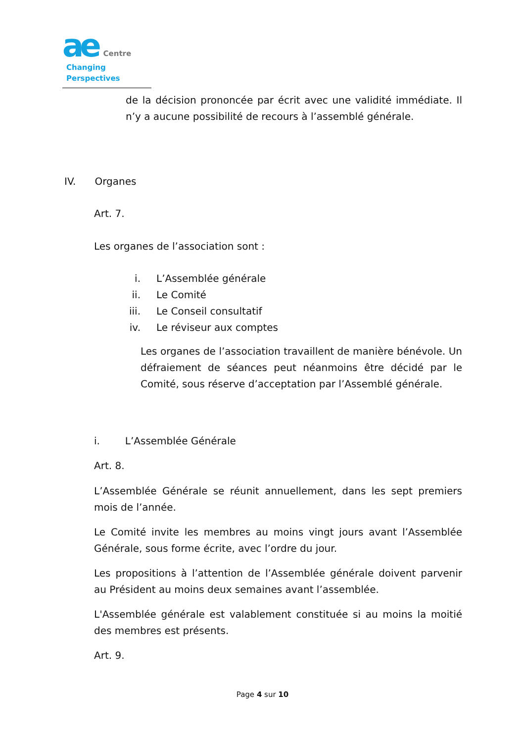ae Centre
Changing Perspectives
de la décision prononcée par écrit avec une validité immédiate. Il n’y a aucune possibilité de recours à l’assemblé générale.
IV. Organes
Art. 7.
Les organes de l’association sont :
i. L’Assemblée générale
ii. Le Comité
iii. Le Conseil consultatif
iv. Le réviseur aux comptes
Les organes de l’association travaillent de manière bénévole. Un défraiement de séances peut néanmoins être décidé par le Comité, sous réserve d’acceptation par l’Assemblé générale.
i. L’Assemblée Générale
Art. 8.
L’Assemblée Générale se réunit annuellement, dans les sept premiers mois de l’année.
Le Comité invite les membres au moins vingt jours avant l’Assemblée Générale, sous forme écrite, avec l’ordre du jour.
Les propositions à l’attention de l’Assemblée générale doivent parvenir au Président au moins deux semaines avant l’assemblée.
L'Assemblée générale est valablement constituée si au moins la moitié des membres est présents.
Art. 9.
Page 4 sur 10